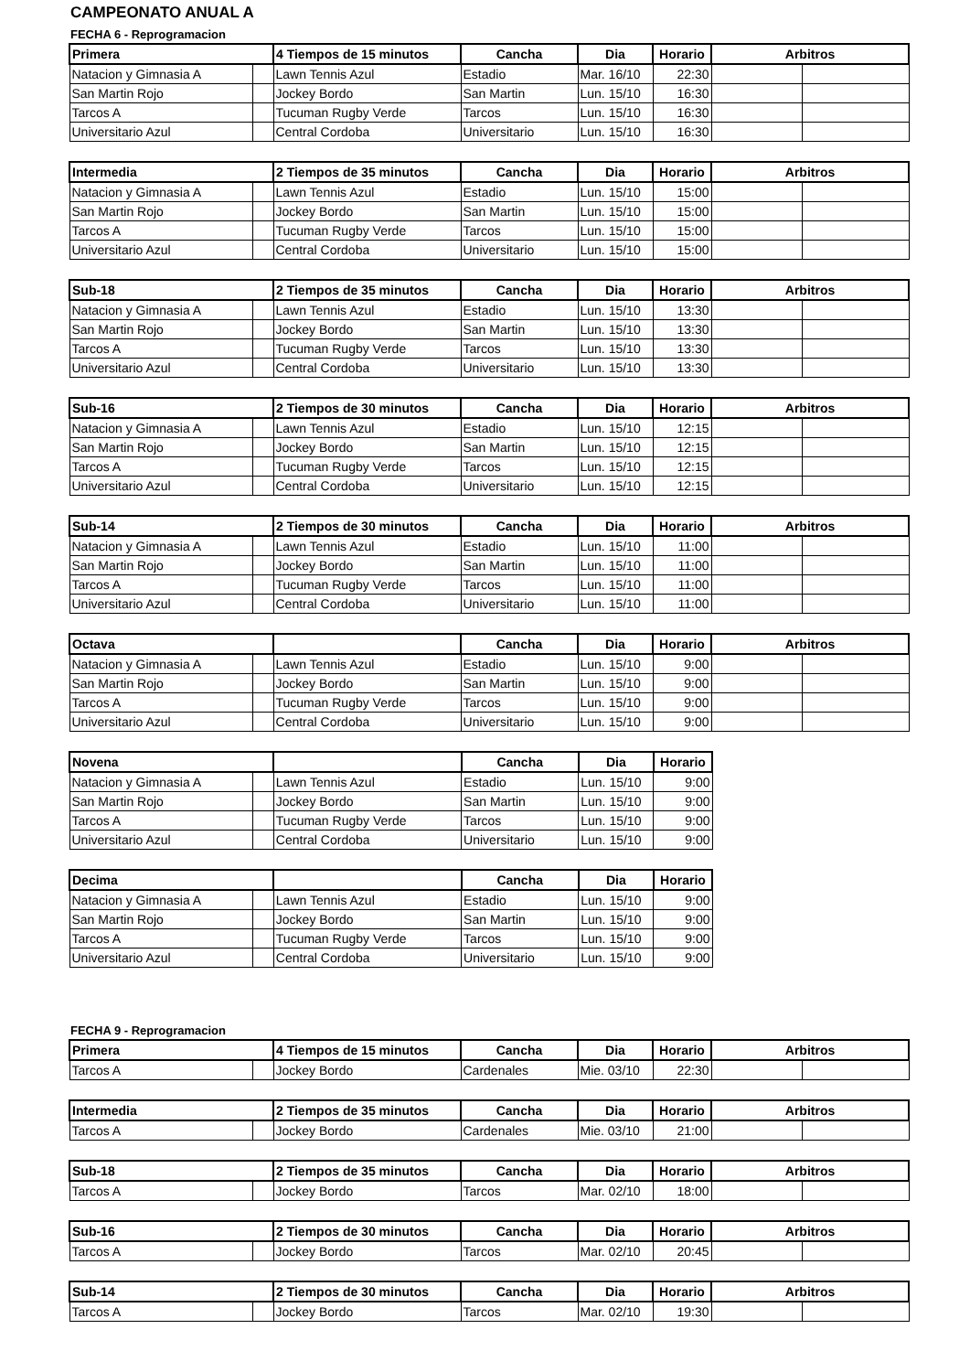CAMPEONATO ANUAL A
FECHA 6 - Reprogramacion
| Primera | | 4 Tiempos de 15 minutos | Cancha | Dia | Horario | Arbitros | |
| --- | --- | --- | --- | --- | --- | --- | --- |
| Natacion y Gimnasia A | | Lawn Tennis Azul | Estadio | Mar. 16/10 | 22:30 | | |
| San Martin Rojo | | Jockey Bordo | San Martin | Lun. 15/10 | 16:30 | | |
| Tarcos A | | Tucuman Rugby Verde | Tarcos | Lun. 15/10 | 16:30 | | |
| Universitario Azul | | Central Cordoba | Universitario | Lun. 15/10 | 16:30 | | |
| Intermedia | | 2 Tiempos de 35 minutos | Cancha | Dia | Horario | Arbitros | |
| --- | --- | --- | --- | --- | --- | --- | --- |
| Natacion y Gimnasia A | | Lawn Tennis Azul | Estadio | Lun. 15/10 | 15:00 | | |
| San Martin Rojo | | Jockey Bordo | San Martin | Lun. 15/10 | 15:00 | | |
| Tarcos A | | Tucuman Rugby Verde | Tarcos | Lun. 15/10 | 15:00 | | |
| Universitario Azul | | Central Cordoba | Universitario | Lun. 15/10 | 15:00 | | |
| Sub-18 | | 2 Tiempos de 35 minutos | Cancha | Dia | Horario | Arbitros | |
| --- | --- | --- | --- | --- | --- | --- | --- |
| Natacion y Gimnasia A | | Lawn Tennis Azul | Estadio | Lun. 15/10 | 13:30 | | |
| San Martin Rojo | | Jockey Bordo | San Martin | Lun. 15/10 | 13:30 | | |
| Tarcos A | | Tucuman Rugby Verde | Tarcos | Lun. 15/10 | 13:30 | | |
| Universitario Azul | | Central Cordoba | Universitario | Lun. 15/10 | 13:30 | | |
| Sub-16 | | 2 Tiempos de 30 minutos | Cancha | Dia | Horario | Arbitros | |
| --- | --- | --- | --- | --- | --- | --- | --- |
| Natacion y Gimnasia A | | Lawn Tennis Azul | Estadio | Lun. 15/10 | 12:15 | | |
| San Martin Rojo | | Jockey Bordo | San Martin | Lun. 15/10 | 12:15 | | |
| Tarcos A | | Tucuman Rugby Verde | Tarcos | Lun. 15/10 | 12:15 | | |
| Universitario Azul | | Central Cordoba | Universitario | Lun. 15/10 | 12:15 | | |
| Sub-14 | | 2 Tiempos de 30 minutos | Cancha | Dia | Horario | Arbitros | |
| --- | --- | --- | --- | --- | --- | --- | --- |
| Natacion y Gimnasia A | | Lawn Tennis Azul | Estadio | Lun. 15/10 | 11:00 | | |
| San Martin Rojo | | Jockey Bordo | San Martin | Lun. 15/10 | 11:00 | | |
| Tarcos A | | Tucuman Rugby Verde | Tarcos | Lun. 15/10 | 11:00 | | |
| Universitario Azul | | Central Cordoba | Universitario | Lun. 15/10 | 11:00 | | |
| Octava | | | Cancha | Dia | Horario | Arbitros | |
| --- | --- | --- | --- | --- | --- | --- | --- |
| Natacion y Gimnasia A | | Lawn Tennis Azul | Estadio | Lun. 15/10 | 9:00 | | |
| San Martin Rojo | | Jockey Bordo | San Martin | Lun. 15/10 | 9:00 | | |
| Tarcos A | | Tucuman Rugby Verde | Tarcos | Lun. 15/10 | 9:00 | | |
| Universitario Azul | | Central Cordoba | Universitario | Lun. 15/10 | 9:00 | | |
| Novena | | | Cancha | Dia | Horario |
| --- | --- | --- | --- | --- | --- |
| Natacion y Gimnasia A | | Lawn Tennis Azul | Estadio | Lun. 15/10 | 9:00 |
| San Martin Rojo | | Jockey Bordo | San Martin | Lun. 15/10 | 9:00 |
| Tarcos A | | Tucuman Rugby Verde | Tarcos | Lun. 15/10 | 9:00 |
| Universitario Azul | | Central Cordoba | Universitario | Lun. 15/10 | 9:00 |
| Decima | | | Cancha | Dia | Horario |
| --- | --- | --- | --- | --- | --- |
| Natacion y Gimnasia A | | Lawn Tennis Azul | Estadio | Lun. 15/10 | 9:00 |
| San Martin Rojo | | Jockey Bordo | San Martin | Lun. 15/10 | 9:00 |
| Tarcos A | | Tucuman Rugby Verde | Tarcos | Lun. 15/10 | 9:00 |
| Universitario Azul | | Central Cordoba | Universitario | Lun. 15/10 | 9:00 |
FECHA 9 - Reprogramacion
| Primera | | 4 Tiempos de 15 minutos | Cancha | Dia | Horario | Arbitros | |
| --- | --- | --- | --- | --- | --- | --- | --- |
| Tarcos A | | Jockey Bordo | Cardenales | Mie. 03/10 | 22:30 | | |
| Intermedia | | 2 Tiempos de 35 minutos | Cancha | Dia | Horario | Arbitros | |
| --- | --- | --- | --- | --- | --- | --- | --- |
| Tarcos A | | Jockey Bordo | Cardenales | Mie. 03/10 | 21:00 | | |
| Sub-18 | | 2 Tiempos de 35 minutos | Cancha | Dia | Horario | Arbitros | |
| --- | --- | --- | --- | --- | --- | --- | --- |
| Tarcos A | | Jockey Bordo | Tarcos | Mar. 02/10 | 18:00 | | |
| Sub-16 | | 2 Tiempos de 30 minutos | Cancha | Dia | Horario | Arbitros | |
| --- | --- | --- | --- | --- | --- | --- | --- |
| Tarcos A | | Jockey Bordo | Tarcos | Mar. 02/10 | 20:45 | | |
| Sub-14 | | 2 Tiempos de 30 minutos | Cancha | Dia | Horario | Arbitros | |
| --- | --- | --- | --- | --- | --- | --- | --- |
| Tarcos A | | Jockey Bordo | Tarcos | Mar. 02/10 | 19:30 | | |